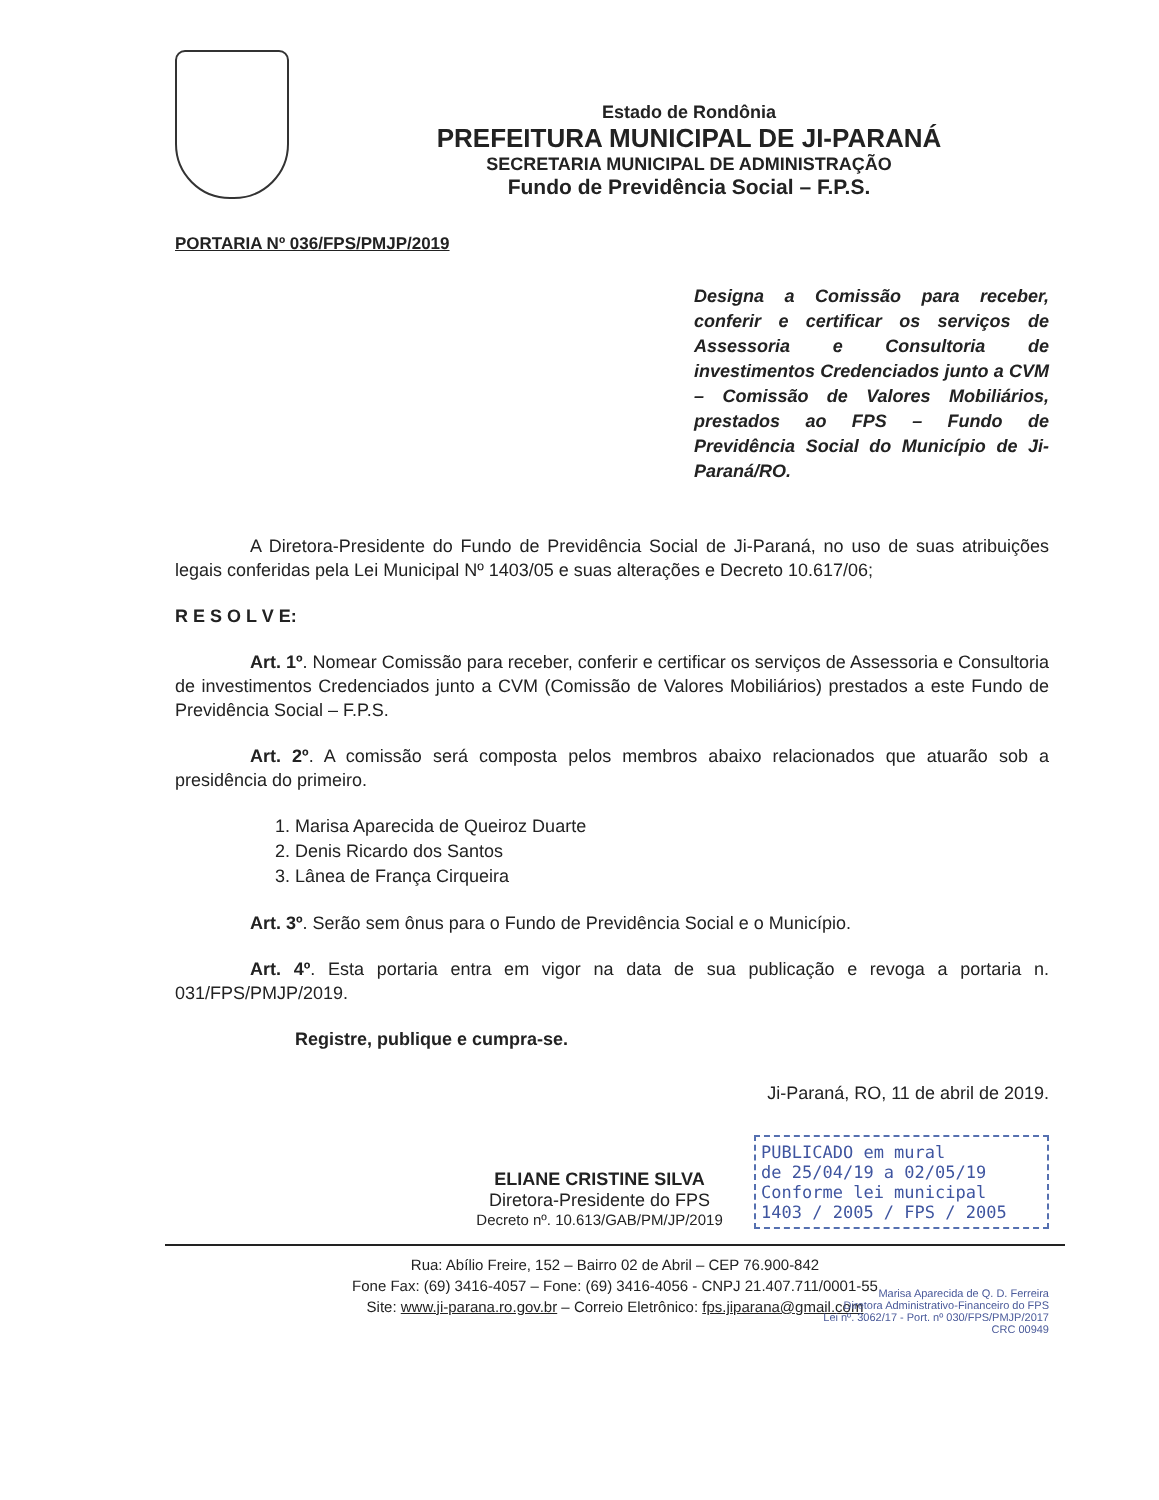Estado de Rondônia
PREFEITURA MUNICIPAL DE JI-PARANÁ
SECRETARIA MUNICIPAL DE ADMINISTRAÇÃO
Fundo de Previdência Social – F.P.S.
PORTARIA Nº 036/FPS/PMJP/2019
Designa a Comissão para receber, conferir e certificar os serviços de Assessoria e Consultoria de investimentos Credenciados junto a CVM – Comissão de Valores Mobiliários, prestados ao FPS – Fundo de Previdência Social do Município de Ji-Paraná/RO.
A Diretora-Presidente do Fundo de Previdência Social de Ji-Paraná, no uso de suas atribuições legais conferidas pela Lei Municipal Nº 1403/05 e suas alterações e Decreto 10.617/06;
R E S O L V E:
Art. 1º. Nomear Comissão para receber, conferir e certificar os serviços de Assessoria e Consultoria de investimentos Credenciados junto a CVM (Comissão de Valores Mobiliários) prestados a este Fundo de Previdência Social – F.P.S.
Art. 2º. A comissão será composta pelos membros abaixo relacionados que atuarão sob a presidência do primeiro.
1. Marisa Aparecida de Queiroz Duarte
2. Denis Ricardo dos Santos
3. Lânea de França Cirqueira
Art. 3º. Serão sem ônus para o Fundo de Previdência Social e o Município.
Art. 4º. Esta portaria entra em vigor na data de sua publicação e revoga a portaria n. 031/FPS/PMJP/2019.
Registre, publique e cumpra-se.
Ji-Paraná, RO, 11 de abril de 2019.
ELIANE CRISTINE SILVA
Diretora-Presidente do FPS
Decreto nº. 10.613/GAB/PM/JP/2019
PUBLICADO em mural
de 25/04/19 a 02/05/19
Conforme lei municipal
1403 / 2005 / FPS / 2005
Rua: Abílio Freire, 152 – Bairro 02 de Abril – CEP 76.900-842
Fone Fax: (69) 3416-4057 – Fone: (69) 3416-4056 - CNPJ 21.407.711/0001-55
Site: www.ji-parana.ro.gov.br – Correio Eletrônico: fps.jiparana@gmail.com
Marisa Aparecida de Q. D. Ferreira
Diretora Administrativo-Financeiro do FPS
Lei nº. 3062/17 - Port. nº 030/FPS/PMJP/2017
CRC 00949